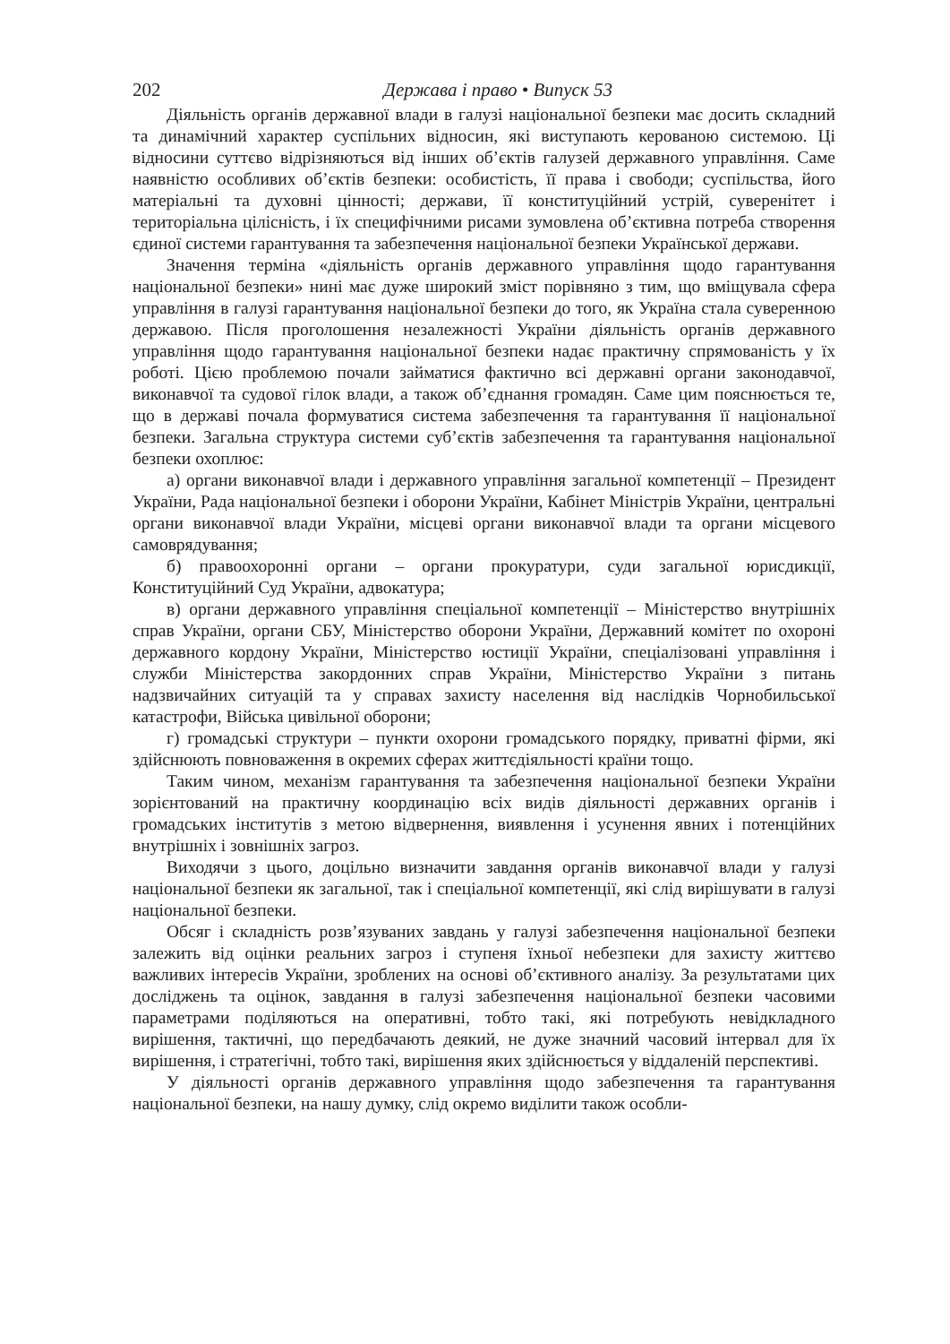202 Держава і право • Випуск 53
Діяльність органів державної влади в галузі національної безпеки має досить складний та динамічний характер суспільних відносин, які виступають керованою системою. Ці відносини суттєво відрізняються від інших об’єктів галузей державного управління. Саме наявністю особливих об’єктів безпеки: особистість, її права і свободи; суспільства, його матеріальні та духовні цінності; держави, її конституційний устрій, суверенітет і територіальна цілісність, і їх специфічними рисами зумовлена об’єктивна потреба створення єдиної системи гарантування та забезпечення національної безпеки Української держави.
Значення терміна «діяльність органів державного управління щодо гарантування національної безпеки» нині має дуже широкий зміст порівняно з тим, що вміщувала сфера управління в галузі гарантування національної безпеки до того, як Україна стала суверенною державою. Після проголошення незалежності України діяльність органів державного управління щодо гарантування національної безпеки надає практичну спрямованість у їх роботі. Цією проблемою почали займатися фактично всі державні органи законодавчої, виконавчої та судової гілок влади, а також об’єднання громадян. Саме цим пояснюється те, що в державі почала формуватися система забезпечення та гарантування її національної безпеки. Загальна структура системи суб’єктів забезпечення та гарантування національної безпеки охоплює:
а) органи виконавчої влади і державного управління загальної компетенції – Президент України, Рада національної безпеки і оборони України, Кабінет Міністрів України, центральні органи виконавчої влади України, місцеві органи виконавчої влади та органи місцевого самоврядування;
б) правоохоронні органи – органи прокуратури, суди загальної юрисдикції, Конституційний Суд України, адвокатура;
в) органи державного управління спеціальної компетенції – Міністерство внутрішніх справ України, органи СБУ, Міністерство оборони України, Державний комітет по охороні державного кордону України, Міністерство юстиції України, спеціалізовані управління і служби Міністерства закордонних справ України, Міністерство України з питань надзвичайних ситуацій та у справах захисту населення від наслідків Чорнобильської катастрофи, Війська цивільної оборони;
г) громадські структури – пункти охорони громадського порядку, приватні фірми, які здійснюють повноваження в окремих сферах життєдіяльності країни тощо.
Таким чином, механізм гарантування та забезпечення національної безпеки України зорієнтований на практичну координацію всіх видів діяльності державних органів і громадських інститутів з метою відвернення, виявлення і усунення явних і потенційних внутрішніх і зовнішніх загроз.
Виходячи з цього, доцільно визначити завдання органів виконавчої влади у галузі національної безпеки як загальної, так і спеціальної компетенції, які слід вирішувати в галузі національної безпеки.
Обсяг і складність розв’язуваних завдань у галузі забезпечення національної безпеки залежить від оцінки реальних загроз і ступеня їхньої небезпеки для захисту життєво важливих інтересів України, зроблених на основі об’єктивного аналізу. За результатами цих досліджень та оцінок, завдання в галузі забезпечення національної безпеки часовими параметрами поділяються на оперативні, тобто такі, які потребують невідкладного вирішення, тактичні, що передбачають деякий, не дуже значний часовий інтервал для їх вирішення, і стратегічні, тобто такі, вирішення яких здійснюється у віддаленій перспективі.
У діяльності органів державного управління щодо забезпечення та гарантування національної безпеки, на нашу думку, слід окремо виділити також особли-